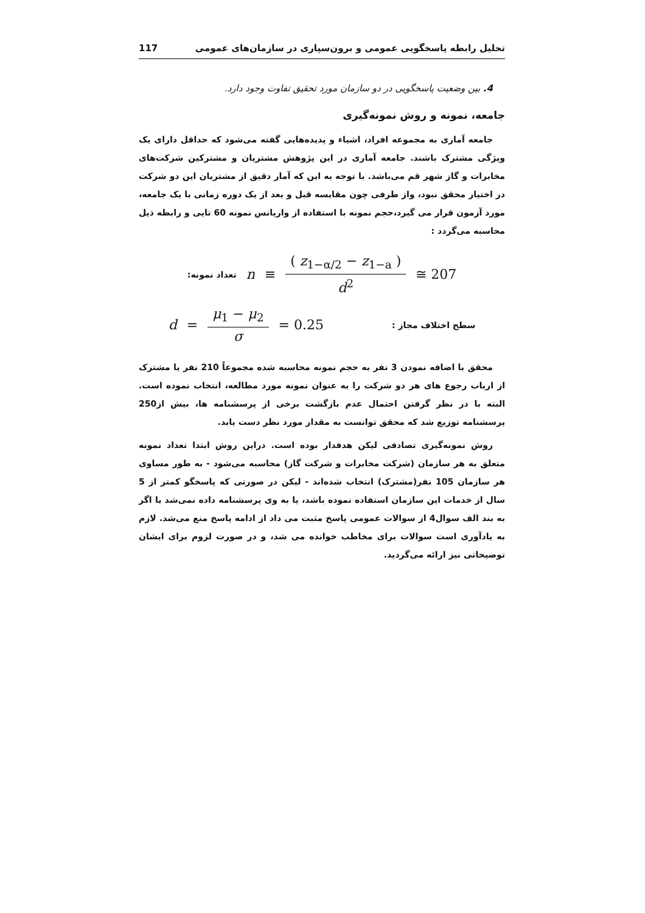117 تحلیل رابطه پاسخگویی عمومی و برون‌سپاری در سازمان‌های عمومی
4. بین وضعیت پاسخگویی در دو سازمان مورد تحقیق تفاوت وجود دارد.
جامعه، نمونه و روش نمونه‌گیری
جامعه آماری به مجموعه افراد، اشیاء و پدیده‌هایی گفته می‌شود که حداقل دارای یک ویژگی مشترک باشند. جامعه آماری در این پژوهش مشتریان و مشترکین شرکت‌های مخابرات و گاز شهر قم می‌باشد. با توجه به این که آمار دقیق از مشتریان این دو شرکت در اختیار محقق نبود، واز طرفی چون مقایسه قبل و بعد از یک دوره زمانی با یک جامعه، مورد آزمون قرار می گیرد،حجم نمونه با استفاده از واریانس نمونه 60 تایی و رابطه ذیل محاسبه می‌گردد :
تعداد نمونه: n ≡ ( z<sub>1−α/2</sub> − z<sub>1−a</sub> ) d<sup>2</sup> ≅ 207
d = μ<sub>1</sub> − μ<sub>2</sub> σ = 0.25 سطح اختلاف مجاز :
محقق با اضافه نمودن 3 نفر به حجم نمونه محاسبه شده مجموعاً 210 نفر یا مشترک از ارباب رجوع های هر دو شرکت را به عنوان نمونه مورد مطالعه، انتخاب نموده است. البته با در نظر گرفتن احتمال عدم بازگشت برخی از پرسشنامه ها، بیش از250 پرسشنامه توزیع شد که محقق توانست به مقدار مورد نظر دست یابد.
روش نمونه‌گیری تصادفی لیکن هدفدار بوده است. دراین روش ابتدا تعداد نمونه متعلق به هر سازمان (شرکت مخابرات و شرکت گاز) محاسبه می‌شود - به طور مساوی هر سازمان 105 نفر(مشترک) انتخاب شده‌اند - لیکن در صورتی که پاسخگو کمتر از 5 سال از خدمات این سازمان استفاده نموده باشد، یا به وی پرسشنامه داده نمی‌شد یا اگر به بند الف سوال4 از سوالات عمومی پاسخ مثبت می داد از ادامه پاسخ منع می‌شد. لازم به یادآوری است سوالات برای مخاطب خوانده می شد، و در صورت لزوم برای ایشان توضیحاتی نیز ارائه می‌گردید.